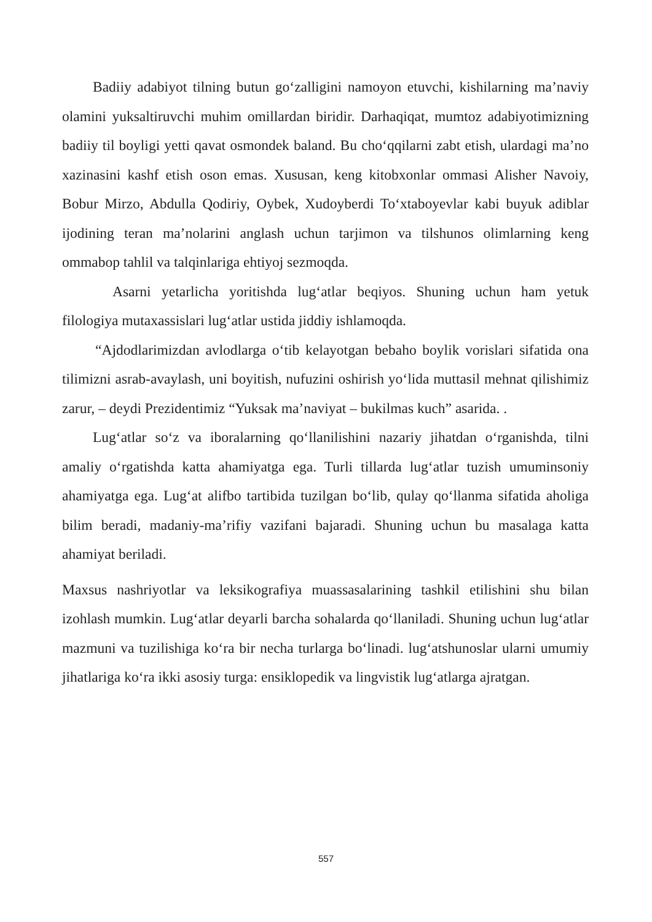Badiiy adabiyot tilning butun go‘zalligini namoyon etuvchi, kishilarning ma’naviy olamini yuksaltiruvchi muhim omillardan biridir. Darhaqiqat, mumtoz adabiyotimizning badiiy til boyligi yetti qavat osmondek baland. Bu cho‘qqilarni zabt etish, ulardagi ma’no xazinasini kashf etish oson emas. Xususan, keng kitobxonlar ommasi Alisher Navoiy, Bobur Mirzo, Abdulla Qodiriy, Oybek, Xudoyberdi To‘xtaboyevlar kabi buyuk adiblar ijodining teran ma’nolarini anglash uchun tarjimon va tilshunos olimlarning keng ommabop tahlil va talqinlariga ehtiyoj sezmoqda.
Asarni yetarlicha yoritishda lug‘atlar beqiyos. Shuning uchun ham yetuk filologiya mutaxassislari lug‘atlar ustida jiddiy ishlamoqda.
“Ajdodlarimizdan avlodlarga o‘tib kelayotgan bebaho boylik vorislari sifatida ona tilimizni asrab-avaylash, uni boyitish, nufuzini oshirish yo‘lida muttasil mehnat qilishimiz zarur, – deydi Prezidentimiz “Yuksak ma’naviyat – bukilmas kuch” asarida. .
Lug‘atlar so‘z va iboralarning qo‘llanilishini nazariy jihatdan o‘rganishda, tilni amaliy o‘rgatishda katta ahamiyatga ega. Turli tillarda lug‘atlar tuzish umuminsoniy ahamiyatga ega. Lug‘at alifbo tartibida tuzilgan bo‘lib, qulay qo‘llanma sifatida aholiga bilim beradi, madaniy-ma’rifiy vazifani bajaradi. Shuning uchun bu masalaga katta ahamiyat beriladi.
Maxsus nashriyotlar va leksikografiya muassasalarining tashkil etilishini shu bilan izohlash mumkin. Lug‘atlar deyarli barcha sohalarda qo‘llaniladi. Shuning uchun lug‘atlar mazmuni va tuzilishiga ko‘ra bir necha turlarga bo‘linadi. lug‘atshunoslar ularni umumiy jihatlariga ko‘ra ikki asosiy turga: ensiklopedik va lingvistik lug‘atlarga ajratgan.
557